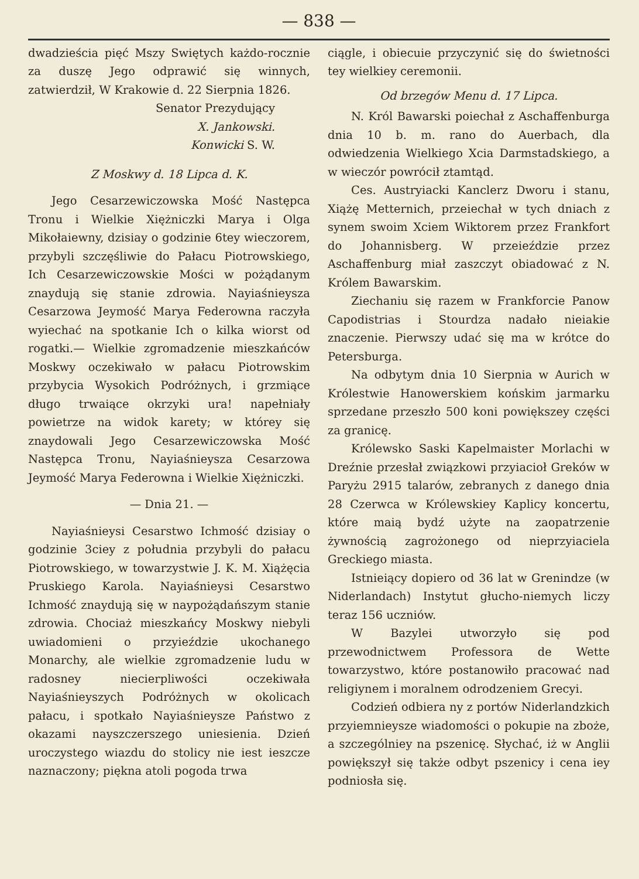— 838 —
dwadzieścia pięć Mszy Swiętych każdo-rocznie za duszę Jego odprawić się winnych, zatwierdził, W Krakowie d. 22 Sierpnia 1826.
Senator Prezydujący
X. Jankowski.
Konwicki S. W.
Z Moskwy d. 18 Lipca d. K.
Jego Cesarzewiczowska Mość Następca Tronu i Wielkie Xiężniczki Marya i Olga Mikołaiewny, dzisiay o godzinie 6tey wieczorem, przybyli szczęśliwie do Pałacu Piotrowskiego, Ich Cesarzewiczowskie Mości w pożądanym znaydują się stanie zdrowia. Nayiaśnieysza Cesarzowa Jeymość Marya Federowna raczyła wyiechać na spotkanie Ich o kilka wiorst od rogatki.— Wielkie zgromadzenie mieszkańców Moskwy oczekiwało w pałacu Piotrowskim przybycia Wysokich Podróżnych, i grzmiące długo trwaiące okrzyki ura! napełniały powietrze na widok karety; w którey się znaydowali Jego Cesarzewiczowska Mość Następca Tronu, Nayiaśnieysza Cesarzowa Jeymość Marya Federowna i Wielkie Xiężniczki.
— Dnia 21. —
Nayiaśnieysi Cesarstwo Ichmość dzisiay o godzinie 3ciey z południa przybyli do pałacu Piotrowskiego, w towarzystwie J. K. M. Xiążęcia Pruskiego Karola. Nayiaśnieysi Cesarstwo Ichmość znaydują się w naypożądańszym stanie zdrowia. Chociaż mieszkańcy Moskwy niebyli uwiadomieni o przyieździe ukochanego Monarchy, ale wielkie zgromadzenie ludu w radosney niecierpliwości oczekiwała Nayiaśnieyszych Podróżnych w okolicach pałacu, i spotkało Nayiaśnieysze Państwo z okazami nayszczerszego uniesienia. Dzień uroczystego wiazdu do stolicy nie iest ieszcze naznaczony; piękna atoli pogoda trwa
ciągle, i obiecuie przyczynić się do świetności tey wielkiey ceremonii.
Od brzegów Menu d. 17 Lipca.
N. Król Bawarski poiechał z Aschaffenburga dnia 10 b. m. rano do Auerbach, dla odwiedzenia Wielkiego Xcia Darmstadskiego, a w wieczór powrócił ztamtąd.
Ces. Austryiacki Kanclerz Dworu i stanu, Xiążę Metternich, przeiechał w tych dniach z synem swoim Xciem Wiktorem przez Frankfort do Johannisberg. W przeieździe przez Aschaffenburg miał zaszczyt obiadować z N. Królem Bawarskim.
Ziechaniu się razem w Frankforcie Panow Capodistrias i Stourdza nadało nieiakie znaczenie. Pierwszy udać się ma w krótce do Petersburga.
Na odbytym dnia 10 Sierpnia w Aurich w Królestwie Hanowerskiem końskim jarmarku sprzedane przeszło 500 koni powiększey części za granicę.
Królewsko Saski Kapelmaister Morlachi w Dreźnie przesłał związkowi przyiacioł Greków w Paryżu 2915 talarów, zebranych z danego dnia 28 Czerwca w Królewskiey Kaplicy koncertu, które maią bydź użyte na zaopatrzenie żywnością zagrożonego od nieprzyiaciela Greckiego miasta.
Istnieiący dopiero od 36 lat w Grenindze (w Niderlandach) Instytut głucho-niemych liczy teraz 156 uczniów.
W Bazylei utworzyło się pod przewodnictwem Professora de Wette towarzystwo, które postanowiło pracować nad religiynem i moralnem odrodzeniem Grecyi.
Codzień odbiera ny z portów Niderlandzkich przyiemnieysze wiadomości o pokupie na zboże, a szczególniey na pszenicę. Słychać, iż w Anglii powiększył się także odbyt pszenicy i cena iey podniosła się.